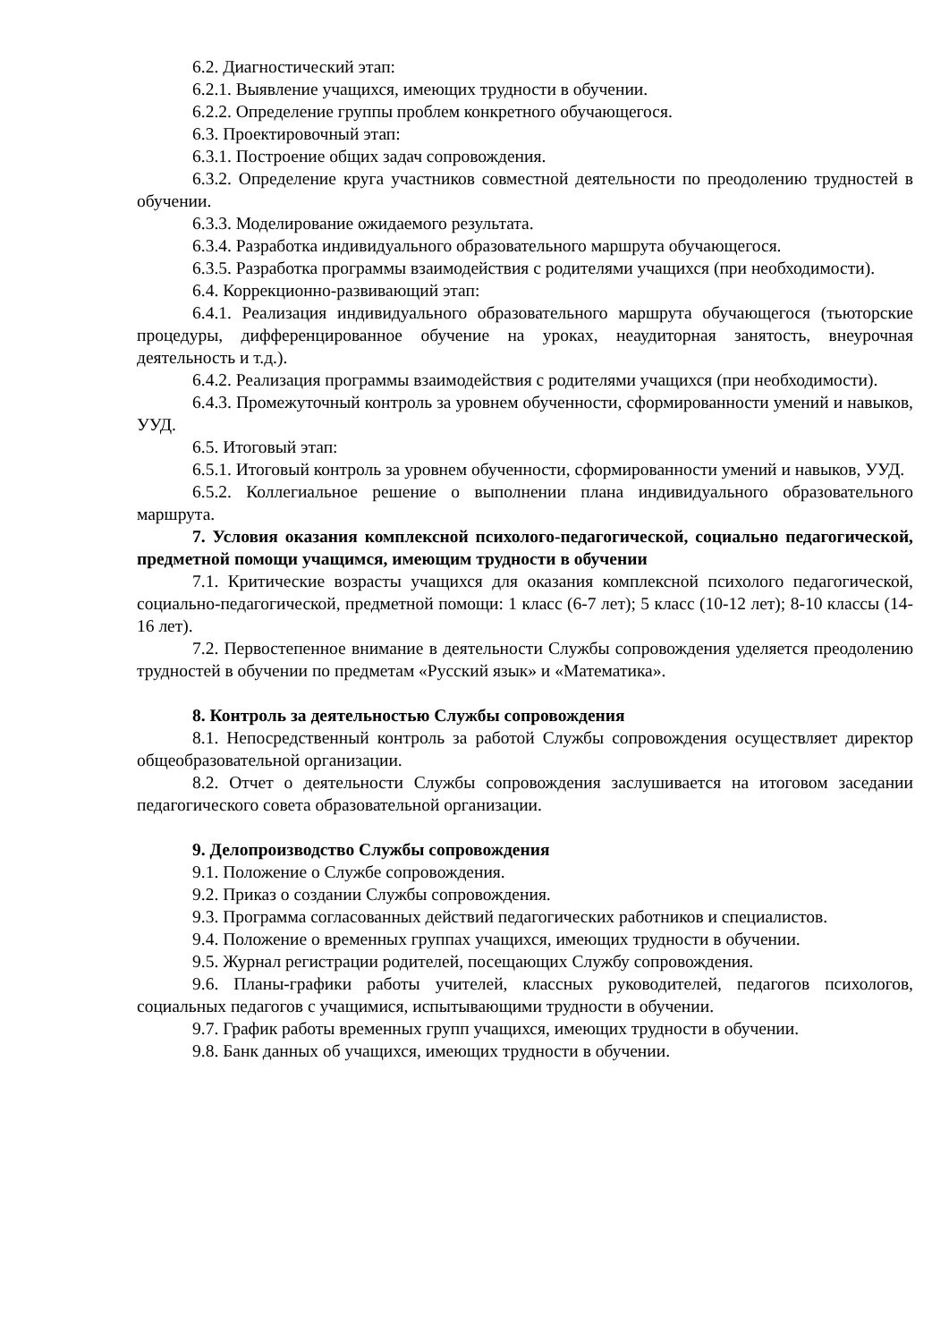6.2. Диагностический этап:
6.2.1. Выявление учащихся, имеющих трудности в обучении.
6.2.2. Определение группы проблем конкретного обучающегося.
6.3. Проектировочный этап:
6.3.1. Построение общих задач сопровождения.
6.3.2. Определение круга участников совместной деятельности по преодолению трудностей в обучении.
6.3.3. Моделирование ожидаемого результата.
6.3.4. Разработка индивидуального образовательного маршрута обучающегося.
6.3.5. Разработка программы взаимодействия с родителями учащихся (при необходимости).
6.4. Коррекционно-развивающий этап:
6.4.1. Реализация индивидуального образовательного маршрута обучающегося (тьюторские процедуры, дифференцированное обучение на уроках, неаудиторная занятость, внеурочная деятельность и т.д.).
6.4.2. Реализация программы взаимодействия с родителями учащихся (при необходимости).
6.4.3. Промежуточный контроль за уровнем обученности, сформированности умений и навыков, УУД.
6.5. Итоговый этап:
6.5.1. Итоговый контроль за уровнем обученности, сформированности умений и навыков, УУД.
6.5.2. Коллегиальное решение о выполнении плана индивидуального образовательного маршрута.
7. Условия оказания комплексной психолого-педагогической, социально педагогической, предметной помощи учащимся, имеющим трудности в обучении
7.1. Критические возрасты учащихся для оказания комплексной психолого педагогической, социально-педагогической, предметной помощи: 1 класс (6-7 лет); 5 класс (10-12 лет); 8-10 классы (14-16 лет).
7.2. Первостепенное внимание в деятельности Службы сопровождения уделяется преодолению трудностей в обучении по предметам «Русский язык» и «Математика».
8. Контроль за деятельностью Службы сопровождения
8.1. Непосредственный контроль за работой Службы сопровождения осуществляет директор общеобразовательной организации.
8.2. Отчет о деятельности Службы сопровождения заслушивается на итоговом заседании педагогического совета образовательной организации.
9. Делопроизводство Службы сопровождения
9.1. Положение о Службе сопровождения.
9.2. Приказ о создании Службы сопровождения.
9.3. Программа согласованных действий педагогических работников и специалистов.
9.4. Положение о временных группах учащихся, имеющих трудности в обучении.
9.5. Журнал регистрации родителей, посещающих Службу сопровождения.
9.6. Планы-графики работы учителей, классных руководителей, педагогов психологов, социальных педагогов с учащимися, испытывающими трудности в обучении.
9.7. График работы временных групп учащихся, имеющих трудности в обучении.
9.8. Банк данных об учащихся, имеющих трудности в обучении.